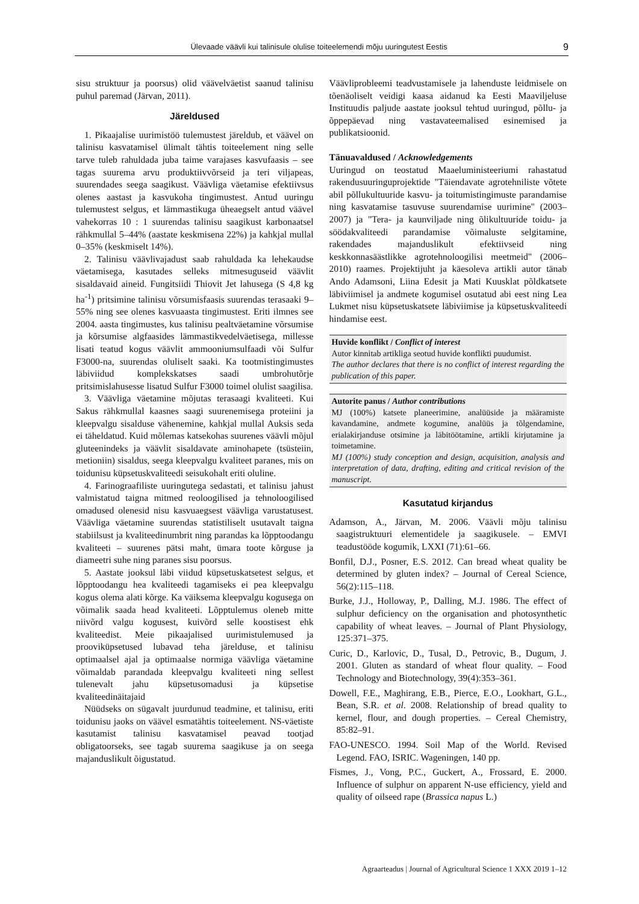Ülevaade väävli kui talinisule olulise toiteelemendi mõju uuringutest Eestis 9
sisu struktuur ja poorsus) olid väävelväetist saanud talinisu puhul paremad (Järvan, 2011).
Järeldused
1. Pikaajalise uurimistöö tulemustest järeldub, et väävel on talinisu kasvatamisel ülimalt tähtis toiteelement ning selle tarve tuleb rahuldada juba taime varajases kasvufaasis – see tagas suurema arvu produktiivvõrseid ja teri viljapeas, suurendades seega saagikust. Väävliga väetamise efektiivsus olenes aastast ja kasvukoha tingimustest. Antud uuringu tulemustest selgus, et lämmastikuga üheaegselt antud väävel vahekorras 10 : 1 suurendas talinisu saagikust karbonaatsel rähkmullal 5–44% (aastate keskmisena 22%) ja kahkjal mullal 0–35% (keskmiselt 14%).
2. Talinisu väävlivajadust saab rahuldada ka lehekaudse väetamisega, kasutades selleks mitmesuguseid väävlit sisaldavaid aineid. Fungitsiidi Thiovit Jet lahusega (S 4,8 kg ha<sup>-1</sup>) pritsimine talinisu võrsumisfaasis suurendas terasaaki 9–55% ning see olenes kasvuaasta tingimustest. Eriti ilmnes see 2004. aasta tingimustes, kus talinisu pealtväetamine võrsumise ja kõrsumise algfaasides lämmastikvedelväetisega, millesse lisati teatud kogus väävlit ammooniumsulfaadi või Sulfur F3000-na, suurendas oluliselt saaki. Ka tootmistingimustes läbiviidud komplekskatses saadi umbrohutõrje pritsimislahusesse lisatud Sulfur F3000 toimel olulist saagilisa.
3. Väävliga väetamine mõjutas terasaagi kvaliteeti. Kui Sakus rähkmullal kaasnes saagi suurenemisega proteiini ja kleepvalgu sisalduse vähenemine, kahkjal mullal Auksis seda ei täheldatud. Kuid mõlemas katsekohas suurenes väävli mõjul gluteenindeks ja väävlit sisaldavate aminohapete (tsüsteiin, metioniin) sisaldus, seega kleepvalgu kvaliteet paranes, mis on toidunisu küpsetuskvaliteedi seisukohalt eriti oluline.
4. Farinograafiliste uuringutega sedastati, et talinisu jahust valmistatud taigna mitmed reoloogilised ja tehnoloogilised omadused olenesid nisu kasvuaegsest väävliga varustatusest. Väävliga väetamine suurendas statistiliselt usutavalt taigna stabiilsust ja kvaliteedinumbrit ning parandas ka lõpptoodangu kvaliteeti – suurenes pätsi maht, ümara toote kõrguse ja diameetri suhe ning paranes sisu poorsus.
5. Aastate jooksul läbi viidud küpsetuskatsetest selgus, et lõpptoodangu hea kvaliteedi tagamiseks ei pea kleepvalgu kogus olema alati kõrge. Ka väiksema kleepvalgu kogusega on võimalik saada head kvaliteeti. Lõpptulemus oleneb mitte niivõrd valgu kogusest, kuivõrd selle koostisest ehk kvaliteedist. Meie pikaajalised uurimistulemused ja prooviküpsetused lubavad teha järelduse, et talinisu optimaalsel ajal ja optimaalse normiga väävliga väetamine võimaldab parandada kleepvalgu kvaliteeti ning sellest tulenevalt jahu küpsetusomadusi ja küpsetise kvaliteedinäitajaid
Nüüdseks on sügavalt juurdunud teadmine, et talinisu, eriti toidunisu jaoks on väävel esmatähtis toiteelement. NS-väetiste kasutamist talinisu kasvatamisel peavad tootjad obligatoorseks, see tagab suurema saagikuse ja on seega majanduslikult õigustatud.
Väävliprobleemi teadvustamisele ja lahenduste leidmisele on tõenäoliselt veidigi kaasa aidanud ka Eesti Maaviljeluse Instituudis paljude aastate jooksul tehtud uuringud, põllu- ja õppepäevad ning vastavateemalised esinemised ja publikatsioonid.
Tänuavaldused / Acknowledgements
Uuringud on teostatud Maaeluministeeriumi rahastatud rakendusuuringuprojektide "Täiendavate agrotehniliste võtete abil põllukultuuride kasvu- ja toitumistingimuste parandamise ning kasvatamise tasuvuse suurendamise uurimine" (2003–2007) ja "Tera- ja kaunviljade ning õlikultuuride toidu- ja söödakvaliteedi parandamise võimaluste selgitamine, rakendades majanduslikult efektiivseid ning keskkonnasäästlikke agrotehnoloogilisi meetmeid" (2006–2010) raames. Projektijuht ja käesoleva artikli autor tänab Ando Adamsoni, Liina Edesit ja Mati Kuusklat põldkatsete läbiviimisel ja andmete kogumisel osutatud abi eest ning Lea Lukmet nisu küpsetuskatsete läbiviimise ja küpsetuskvaliteedi hindamise eest.
Huvide konflikt / Conflict of interest
Autor kinnitab artikliga seotud huvide konflikti puudumist.
The author declares that there is no conflict of interest regarding the publication of this paper.
Autorite panus / Author contributions
MJ (100%) katsete planeerimine, analüüside ja määramiste kavandamine, andmete kogumine, analüüs ja tõlgendamine, erialakirjanduse otsimine ja läbitöötamine, artikli kirjutamine ja toimetamine.
MJ (100%) study conception and design, acquisition, analysis and interpretation of data, drafting, editing and critical revision of the manuscript.
Kasutatud kirjandus
Adamson, A., Järvan, M. 2006. Väävli mõju talinisu saagistruktuuri elementidele ja saagikusele. – EMVI teadustööde kogumik, LXXI (71):61–66.
Bonfil, D.J., Posner, E.S. 2012. Can bread wheat quality be determined by gluten index? – Journal of Cereal Science, 56(2):115–118.
Burke, J.J., Holloway, P., Dalling, M.J. 1986. The effect of sulphur deficiency on the organisation and photosynthetic capability of wheat leaves. – Journal of Plant Physiology, 125:371–375.
Curic, D., Karlovic, D., Tusal, D., Petrovic, B., Dugum, J. 2001. Gluten as standard of wheat flour quality. – Food Technology and Biotechnology, 39(4):353–361.
Dowell, F.E., Maghirang, E.B., Pierce, E.O., Lookhart, G.L., Bean, S.R. et al. 2008. Relationship of bread quality to kernel, flour, and dough properties. – Cereal Chemistry, 85:82–91.
FAO-UNESCO. 1994. Soil Map of the World. Revised Legend. FAO, ISRIC. Wageningen, 140 pp.
Fismes, J., Vong, P.C., Guckert, A., Frossard, E. 2000. Influence of sulphur on apparent N-use efficiency, yield and quality of oilseed rape (Brassica napus L.)
Agraarteadus | Journal of Agricultural Science 1 XXX 2019 1–12